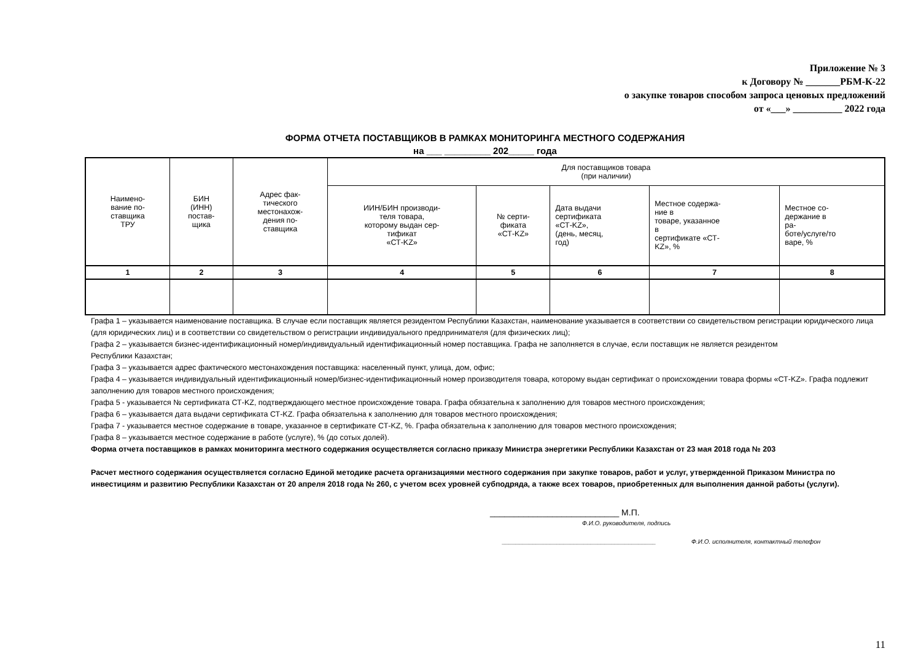Приложение № 3
к Договору № _______РБМ-К-22
о закупке товаров способом запроса ценовых предложений
от «___» __________ 2022 года
ФОРМА ОТЧЕТА ПОСТАВЩИКОВ В РАМКАХ МОНИТОРИНГА МЕСТНОГО СОДЕРЖАНИЯ
на ___ _________ 202_____ года
| Наимено- вание по- ставщика ТРУ | БИН (ИНН) постав- щика | Адрес фак- тического местонахож- дения по- ставщика | Для поставщиков товара (при наличии) | | | | |
| --- | --- | --- | --- | --- | --- | --- | --- |
| | | | ИИН/БИН производи- теля товара, которому выдан сер- тификат «СТ-KZ» | № серти- фиката «СТ-KZ» | Дата выдачи сертификата «СТ-KZ», (день, месяц, год) | Местное содержа- ние в товаре, указанное в сертификате «СТ- KZ», % | Местное со- держание в ра- боте/услуге/то варе, % |
| 1 | 2 | 3 | 4 | 5 | 6 | 7 | 8 |
Графа 1 – указывается наименование поставщика. В случае если поставщик является резидентом Республики Казахстан, наименование указывается в соответствии со свидетельством регистрации юридического лица (для юридических лиц) и в соответствии со свидетельством о регистрации индивидуального предпринимателя (для физических лиц);
Графа 2 – указывается бизнес-идентификационный номер/индивидуальный идентификационный номер поставщика. Графа не заполняется в случае, если поставщик не является резидентом
Республики Казахстан;
Графа 3 – указывается адрес фактического местонахождения поставщика: населенный пункт, улица, дом, офис;
Графа 4 – указывается индивидуальный идентификационный номер/бизнес-идентификационный номер производителя товара, которому выдан сертификат о происхождении товара формы «СТ-KZ». Графа подлежит заполнению для товаров местного происхождения;
Графа 5 - указывается № сертификата СТ-KZ, подтверждающего местное происхождение товара. Графа обязательна к заполнению для товаров местного происхождения;
Графа 6 – указывается дата выдачи сертификата СТ-KZ. Графа обязательна к заполнению для товаров местного происхождения;
Графа 7 - указывается местное содержание в товаре, указанное в сертификате СТ-KZ, %. Графа обязательна к заполнению для товаров местного происхождения;
Графа 8 – указывается местное содержание в работе (услуге), % (до сотых долей).
Форма отчета поставщиков в рамках мониторинга местного содержания осуществляется согласно приказу Министра энергетики Республики Казахстан от 23 мая 2018 года № 203
Расчет местного содержания осуществляется согласно Единой методике расчета организациями местного содержания при закупке товаров, работ и услуг, утвержденной Приказом Министра по инвестициям и развитию Республики Казахстан от 20 апреля 2018 года № 260, с учетом всех уровней субподряда, а также всех товаров, приобретенных для выполнения данной работы (услуги).
___________________________ М.П.
Ф.И.О. руководителя, подпись
_____________________________________________ Ф.И.О. исполнителя, контактный телефон
11